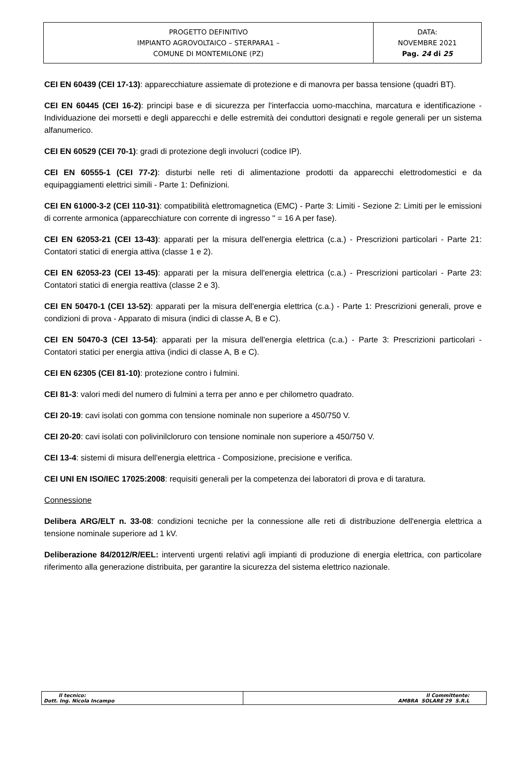| PROGETTO DEFINITIVO IMPIANTO AGROVOLTAICO – STERPARA1 – COMUNE DI MONTEMILONE (PZ) | DATA: NOVEMBRE 2021 Pag. 24 di 25 |
CEI EN 60439 (CEI 17-13): apparecchiature assiemate di protezione e di manovra per bassa tensione (quadri BT).
CEI EN 60445 (CEI 16-2): principi base e di sicurezza per l'interfaccia uomo-macchina, marcatura e identificazione - Individuazione dei morsetti e degli apparecchi e delle estremità dei conduttori designati e regole generali per un sistema alfanumerico.
CEI EN 60529 (CEI 70-1): gradi di protezione degli involucri (codice IP).
CEI EN 60555-1 (CEI 77-2): disturbi nelle reti di alimentazione prodotti da apparecchi elettrodomestici e da equipaggiamenti elettrici simili - Parte 1: Definizioni.
CEI EN 61000-3-2 (CEI 110-31): compatibilità elettromagnetica (EMC) - Parte 3: Limiti - Sezione 2: Limiti per le emissioni di corrente armonica (apparecchiature con corrente di ingresso " = 16 A per fase).
CEI EN 62053-21 (CEI 13-43): apparati per la misura dell'energia elettrica (c.a.) - Prescrizioni particolari - Parte 21: Contatori statici di energia attiva (classe 1 e 2).
CEI EN 62053-23 (CEI 13-45): apparati per la misura dell'energia elettrica (c.a.) - Prescrizioni particolari - Parte 23: Contatori statici di energia reattiva (classe 2 e 3).
CEI EN 50470-1 (CEI 13-52): apparati per la misura dell'energia elettrica (c.a.) - Parte 1: Prescrizioni generali, prove e condizioni di prova - Apparato di misura (indici di classe A, B e C).
CEI EN 50470-3 (CEI 13-54): apparati per la misura dell'energia elettrica (c.a.) - Parte 3: Prescrizioni particolari - Contatori statici per energia attiva (indici di classe A, B e C).
CEI EN 62305 (CEI 81-10): protezione contro i fulmini.
CEI 81-3: valori medi del numero di fulmini a terra per anno e per chilometro quadrato.
CEI 20-19: cavi isolati con gomma con tensione nominale non superiore a 450/750 V.
CEI 20-20: cavi isolati con polivinilcloruro con tensione nominale non superiore a 450/750 V.
CEI 13-4: sistemi di misura dell'energia elettrica - Composizione, precisione e verifica.
CEI UNI EN ISO/IEC 17025:2008: requisiti generali per la competenza dei laboratori di prova e di taratura.
Connessione
Delibera ARG/ELT n. 33-08: condizioni tecniche per la connessione alle reti di distribuzione dell'energia elettrica a tensione nominale superiore ad 1 kV.
Deliberazione 84/2012/R/EEL: interventi urgenti relativi agli impianti di produzione di energia elettrica, con particolare riferimento alla generazione distribuita, per garantire la sicurezza del sistema elettrico nazionale.
| Il tecnico: Dott. Ing. Nicola Incampo | Il Committente: AMBRA SOLARE 29 S.R.L |